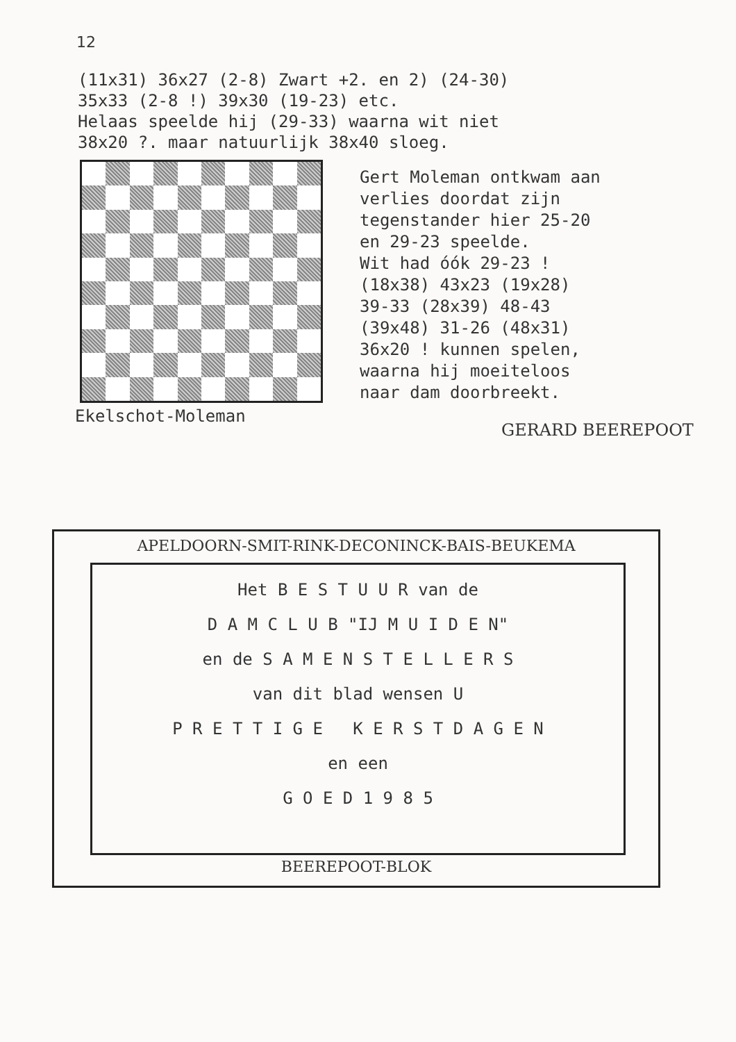12
(11x31) 36x27 (2-8) Zwart +2. en 2) (24-30)
35x33 (2-8 !) 39x30 (19-23) etc.
Helaas speelde hij (29-33) waarna wit niet
38x20 ?. maar natuurlijk 38x40 sloeg.
Ekelschot-Moleman
Gert Moleman ontkwam aan
verlies doordat zijn
tegenstander hier 25-20
en 29-23 speelde.
Wit had óók 29-23 !
(18x38) 43x23 (19x28)
39-33 (28x39) 48-43
(39x48) 31-26 (48x31)
36x20 ! kunnen spelen,
waarna hij moeiteloos
naar dam doorbreekt.
GERARD BEEREPOOT
APELDOORN-SMIT-RINK-DECONINCK-BAIS-BEUKEMA
Het B E S T U U R van de
D A M C L U B "IJ M U I D E N"
en de S A M E N S T E L L E R S
van dit blad wensen U
P R E T T I G E K E R S T D A G E N
en een
G O E D 1 9 8 5
BEEREPOOT-BLOK